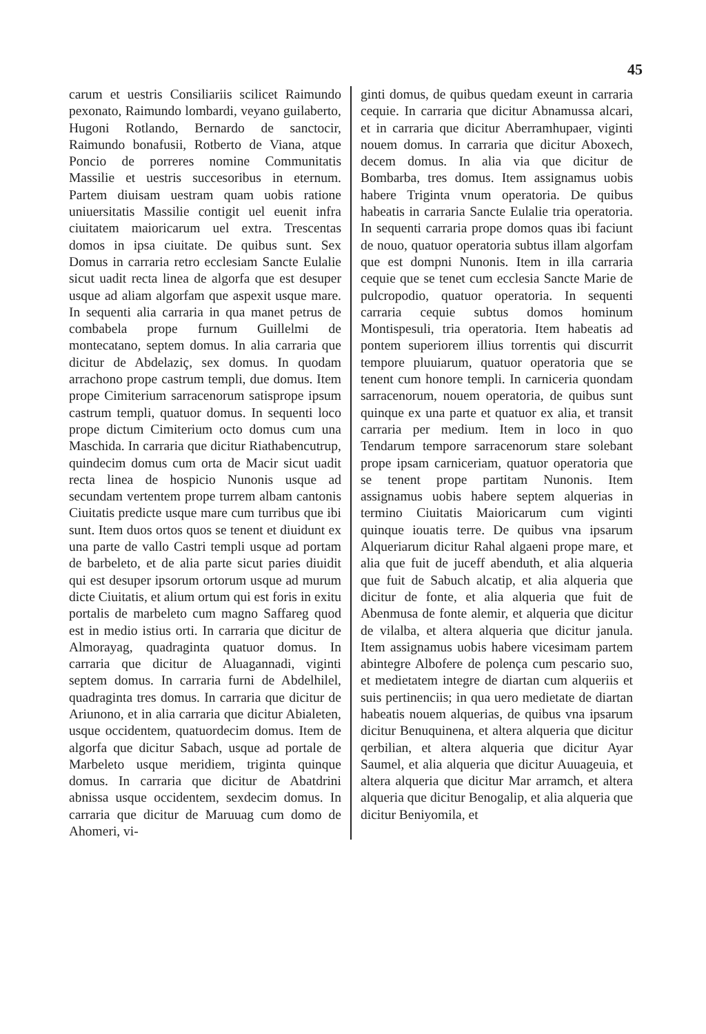45
carum et uestris Consiliariis scilicet Raimundo pexonato, Raimundo lombardi, veyano guilaberto, Hugoni Rotlando, Bernardo de sanctocir, Raimundo bonafusii, Rotberto de Viana, atque Poncio de porreres nomine Communitatis Massilie et uestris succesoribus in eternum. Partem diuisam uestram quam uobis ratione uniuersitatis Massilie contigit uel euenit infra ciuitatem maioricarum uel extra. Trescentas domos in ipsa ciuitate. De quibus sunt. Sex Domus in carraria retro ecclesiam Sancte Eulalie sicut uadit recta linea de algorfa que est desuper usque ad aliam algorfam que aspexit usque mare. In sequenti alia carraria in qua manet petrus de combabela prope furnum Guillelmi de montecatano, septem domus. In alia carraria que dicitur de Abdelaziç, sex domus. In quodam arrachono prope castrum templi, due domus. Item prope Cimiterium sarracenorum satisprope ipsum castrum templi, quatuor domus. In sequenti loco prope dictum Cimiterium octo domus cum una Maschida. In carraria que dicitur Riathabencutrup, quindecim domus cum orta de Macir sicut uadit recta linea de hospicio Nunonis usque ad secundam vertentem prope turrem albam cantonis Ciuitatis predicte usque mare cum turribus que ibi sunt. Item duos ortos quos se tenent et diuidunt ex una parte de vallo Castri templi usque ad portam de barbeleto, et de alia parte sicut paries diuidit qui est desuper ipsorum ortorum usque ad murum dicte Ciuitatis, et alium ortum qui est foris in exitu portalis de marbeleto cum magno Saffareg quod est in medio istius orti. In carraria que dicitur de Almorayag, quadraginta quatuor domus. In carraria que dicitur de Aluagannadi, viginti septem domus. In carraria furni de Abdelhilel, quadraginta tres domus. In carraria que dicitur de Ariunono, et in alia carraria que dicitur Abialeten, usque occidentem, quatuordecim domus. Item de algorfa que dicitur Sabach, usque ad portale de Marbeleto usque meridiem, triginta quinque domus. In carraria que dicitur de Abatdrini abnissa usque occidentem, sexdecim domus. In carraria que dicitur de Maruuag cum domo de Ahomeri, vi-
ginti domus, de quibus quedam exeunt in carraria cequie. In carraria que dicitur Abnamussa alcari, et in carraria que dicitur Aberramhupaer, viginti nouem domus. In carraria que dicitur Aboxech, decem domus. In alia via que dicitur de Bombarba, tres domus. Item assignamus uobis habere Triginta vnum operatoria. De quibus habeatis in carraria Sancte Eulalie tria operatoria. In sequenti carraria prope domos quas ibi faciunt de nouo, quatuor operatoria subtus illam algorfam que est dompni Nunonis. Item in illa carraria cequie que se tenet cum ecclesia Sancte Marie de pulcropodio, quatuor operatoria. In sequenti carraria cequie subtus domos hominum Montispesuli, tria operatoria. Item habeatis ad pontem superiorem illius torrentis qui discurrit tempore pluuiarum, quatuor operatoria que se tenent cum honore templi. In carniceria quondam sarracenorum, nouem operatoria, de quibus sunt quinque ex una parte et quatuor ex alia, et transit carraria per medium. Item in loco in quo Tendarum tempore sarracenorum stare solebant prope ipsam carniceriam, quatuor operatoria que se tenent prope partitam Nunonis. Item assignamus uobis habere septem alquerias in termino Ciuitatis Maioricarum cum viginti quinque iouatis terre. De quibus vna ipsarum Alqueriarum dicitur Rahal algaeni prope mare, et alia que fuit de juceff abenduth, et alia alqueria que fuit de Sabuch alcatip, et alia alqueria que dicitur de fonte, et alia alqueria que fuit de Abenmusa de fonte alemir, et alqueria que dicitur de vilalba, et altera alqueria que dicitur janula. Item assignamus uobis habere vicesimam partem abintegre Albofere de polença cum pescario suo, et medietatem integre de diartan cum alqueriis et suis pertinenciis; in qua uero medietate de diartan habeatis nouem alquerias, de quibus vna ipsarum dicitur Benuquinena, et altera alqueria que dicitur qerbilian, et altera alqueria que dicitur Ayar Saumel, et alia alqueria que dicitur Auuageuia, et altera alqueria que dicitur Mar arramch, et altera alqueria que dicitur Benogalip, et alia alqueria que dicitur Beniyomila, et